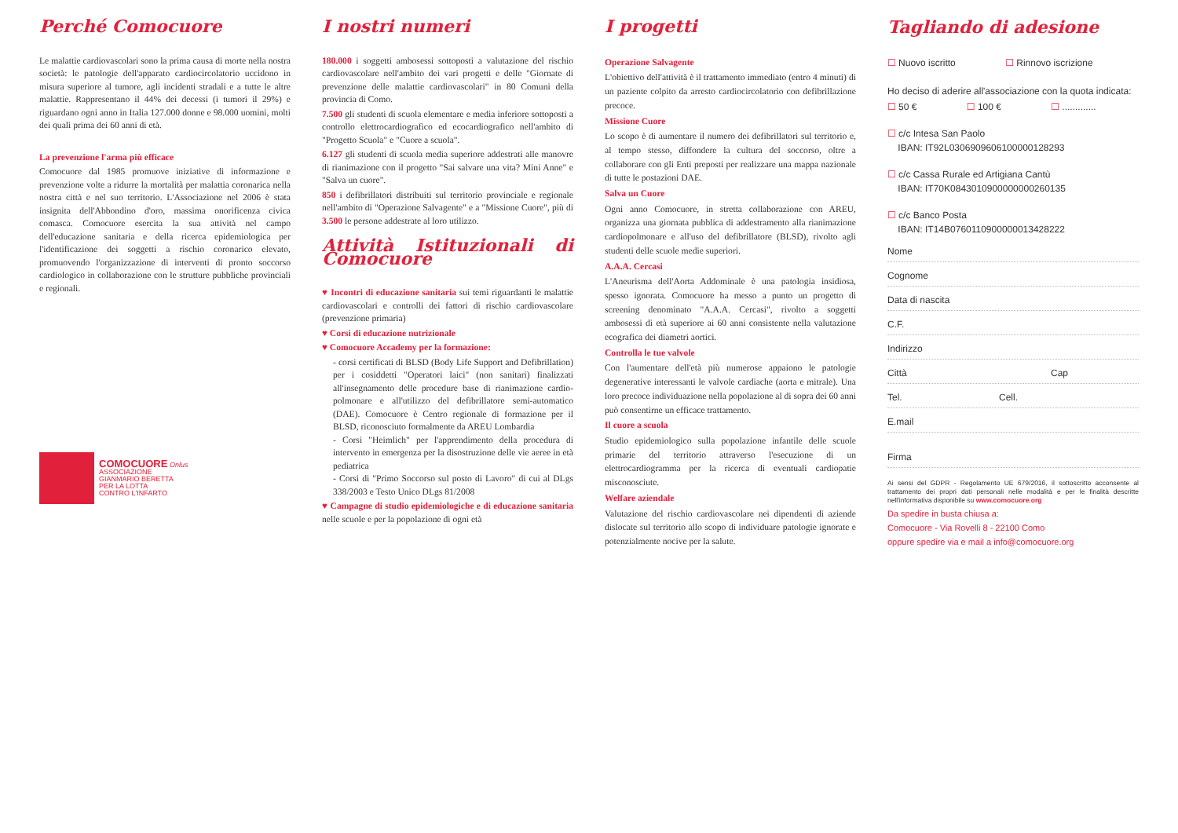Perché Comocuore
Le malattie cardiovascolari sono la prima causa di morte nella nostra società: le patologie dell'apparato cardiocircolatorio uccidono in misura superiore al tumore, agli incidenti stradali e a tutte le altre malattie. Rappresentano il 44% dei decessi (i tumori il 29%) e riguardano ogni anno in Italia 127.000 donne e 98.000 uomini, molti dei quali prima dei 60 anni di età.
La prevenzione l'arma più efficace
Comocuore dal 1985 promuove iniziative di informazione e prevenzione volte a ridurre la mortalità per malattia coronarica nella nostra città e nel suo territorio. L'Associazione nel 2006 è stata insignita dell'Abbondino d'oro, massima onorificenza civica comasca. Comocuore esercita la sua attività nel campo dell'educazione sanitaria e della ricerca epidemiologica per l'identificazione dei soggetti a rischio coronarico elevato, promuovendo l'organizzazione di interventi di pronto soccorso cardiologico in collaborazione con le strutture pubbliche provinciali e regionali.
COMOCUORE Onlus
ASSOCIAZIONE
GIANMARIO BERETTA
PER LA LOTTA
CONTRO L'INFARTO
I nostri numeri
180.000 i soggetti ambosessi sottoposti a valutazione del rischio cardiovascolare nell'ambito dei vari progetti e delle "Giornate di prevenzione delle malattie cardiovascolari" in 80 Comuni della provincia di Como.
7.500 gli studenti di scuola elementare e media inferiore sottoposti a controllo elettrocardiografico ed ecocardiografico nell'ambito di "Progetto Scuola" e "Cuore a scuola".
6.127 gli studenti di scuola media superiore addestrati alle manovre di rianimazione con il progetto "Sai salvare una vita? Mini Anne" e "Salva un cuore".
850 i defibrillatori distribuiti sul territorio provinciale e regionale nell'ambito di "Operazione Salvagente" e a "Missione Cuore", più di 3.500 le persone addestrate al loro utilizzo.
Attività Istituzionali di Comocuore
♥ Incontri di educazione sanitaria sui temi riguardanti le malattie cardiovascolari e controlli dei fattori di rischio cardiovascolare (prevenzione primaria)
♥ Corsi di educazione nutrizionale
♥ Comocuore Accademy per la formazione:
- corsi certificati di BLSD (Body Life Support and Defibrillation) per i cosiddetti "Operatori laici" (non sanitari) finalizzati all'insegnamento delle procedure base di rianimazione cardio-polmonare e all'utilizzo del defibrillatore semi-automatico (DAE). Comocuore è Centro regionale di formazione per il BLSD, riconosciuto formalmente da AREU Lombardia
- Corsi "Heimlich" per l'apprendimento della procedura di intervento in emergenza per la disostruzione delle vie aeree in età pediatrica
- Corsi di "Primo Soccorso sul posto di Lavoro" di cui al DLgs 338/2003 e Testo Unico DLgs 81/2008
♥ Campagne di studio epidemiologiche e di educazione sanitaria nelle scuole e per la popolazione di ogni età
I progetti
Operazione Salvagente
L'obiettivo dell'attività è il trattamento immediato (entro 4 minuti) di un paziente colpito da arresto cardiocircolatorio con defibrillazione precoce.
Missione Cuore
Lo scopo è di aumentare il numero dei defibrillatori sul territorio e, al tempo stesso, diffondere la cultura del soccorso, oltre a collaborare con gli Enti preposti per realizzare una mappa nazionale di tutte le postazioni DAE.
Salva un Cuore
Ogni anno Comocuore, in stretta collaborazione con AREU, organizza una giornata pubblica di addestramento alla rianimazione cardiopolmonare e all'uso del defibrillatore (BLSD), rivolto agli studenti delle scuole medie superiori.
A.A.A. Cercasi
L'Aneurisma dell'Aorta Addominale è una patologia insidiosa, spesso ignorata. Comocuore ha messo a punto un progetto di screening denominato "A.A.A. Cercasi", rivolto a soggetti ambosessi di età superiore ai 60 anni consistente nella valutazione ecografica dei diametri aortici.
Controlla le tue valvole
Con l'aumentare dell'età più numerose appaiono le patologie degenerative interessanti le valvole cardiache (aorta e mitrale). Una loro precoce individuazione nella popolazione al di sopra dei 60 anni può consentirne un efficace trattamento.
Il cuore a scuola
Studio epidemiologico sulla popolazione infantile delle scuole primarie del territorio attraverso l'esecuzione di un elettrocardiogramma per la ricerca di eventuali cardiopatie misconosciute.
Welfare aziendale
Valutazione del rischio cardiovascolare nei dipendenti di aziende dislocate sul territorio allo scopo di individuare patologie ignorate e potenzialmente nocive per la salute.
Tagliando di adesione
☐ Nuovo iscritto ☐ Rinnovo iscrizione
Ho deciso di aderire all'associazione con la quota indicata:
☐ 50 € ☐ 100 € ☐ .............
☐ c/c Intesa San Paolo
IBAN: IT92L0306909606100000128293
☐ c/c Cassa Rurale ed Artigiana Cantù
IBAN: IT70K0843010900000000260135
☐ c/c Banco Posta
IBAN: IT14B0760110900000013428222
Nome
Cognome
Data di nascita
C.F.
Indirizzo
Città Cap
Tel. Cell.
E.mail
Firma
Ai sensi del GDPR - Regolamento UE 679/2016, il sottoscritto acconsente al trattamento dei propri dati personali nelle modalità e per le finalità descritte nell'informativa disponibile su www.comocuore.org
Da spedire in busta chiusa a:
Comocuore - Via Rovelli 8 - 22100 Como
oppure spedire via e mail a info@comocuore.org